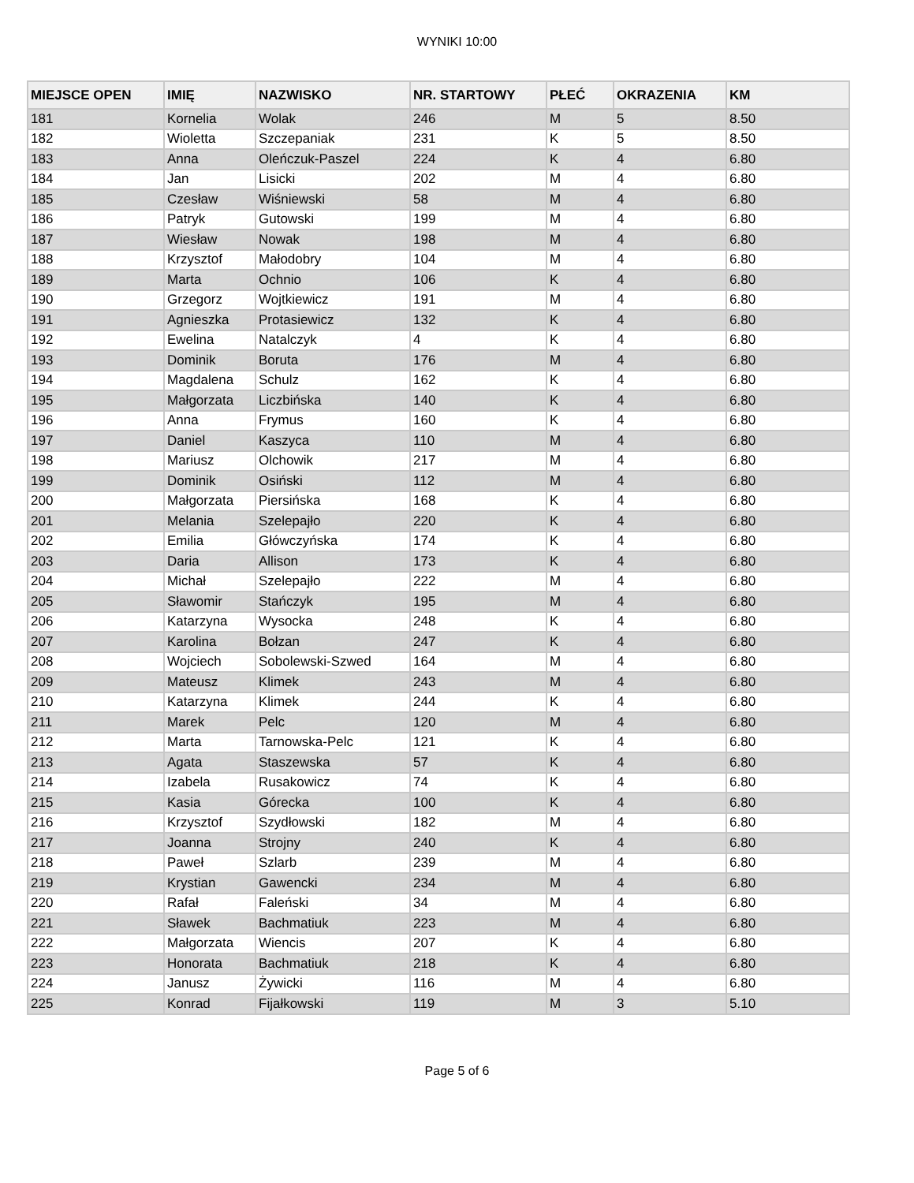WYNIKI 10:00
| MIEJSCE OPEN | IMIĘ | NAZWISKO | NR. STARTOWY | PŁEĆ | OKRAZENIA | KM |
| --- | --- | --- | --- | --- | --- | --- |
| 181 | Kornelia | Wolak | 246 | M | 5 | 8.50 |
| 182 | Wioletta | Szczepaniak | 231 | K | 5 | 8.50 |
| 183 | Anna | Oleńczuk-Paszel | 224 | K | 4 | 6.80 |
| 184 | Jan | Lisicki | 202 | M | 4 | 6.80 |
| 185 | Czesław | Wiśniewski | 58 | M | 4 | 6.80 |
| 186 | Patryk | Gutowski | 199 | M | 4 | 6.80 |
| 187 | Wiesław | Nowak | 198 | M | 4 | 6.80 |
| 188 | Krzysztof | Małodobry | 104 | M | 4 | 6.80 |
| 189 | Marta | Ochnio | 106 | K | 4 | 6.80 |
| 190 | Grzegorz | Wojtkiewicz | 191 | M | 4 | 6.80 |
| 191 | Agnieszka | Protasiewicz | 132 | K | 4 | 6.80 |
| 192 | Ewelina | Natalczyk | 4 | K | 4 | 6.80 |
| 193 | Dominik | Boruta | 176 | M | 4 | 6.80 |
| 194 | Magdalena | Schulz | 162 | K | 4 | 6.80 |
| 195 | Małgorzata | Liczbińska | 140 | K | 4 | 6.80 |
| 196 | Anna | Frymus | 160 | K | 4 | 6.80 |
| 197 | Daniel | Kaszyca | 110 | M | 4 | 6.80 |
| 198 | Mariusz | Olchowik | 217 | M | 4 | 6.80 |
| 199 | Dominik | Osiński | 112 | M | 4 | 6.80 |
| 200 | Małgorzata | Piersińska | 168 | K | 4 | 6.80 |
| 201 | Melania | Szelepajło | 220 | K | 4 | 6.80 |
| 202 | Emilia | Główczyńska | 174 | K | 4 | 6.80 |
| 203 | Daria | Allison | 173 | K | 4 | 6.80 |
| 204 | Michał | Szelepajło | 222 | M | 4 | 6.80 |
| 205 | Sławomir | Stańczyk | 195 | M | 4 | 6.80 |
| 206 | Katarzyna | Wysocka | 248 | K | 4 | 6.80 |
| 207 | Karolina | Bołzan | 247 | K | 4 | 6.80 |
| 208 | Wojciech | Sobolewski-Szwed | 164 | M | 4 | 6.80 |
| 209 | Mateusz | Klimek | 243 | M | 4 | 6.80 |
| 210 | Katarzyna | Klimek | 244 | K | 4 | 6.80 |
| 211 | Marek | Pelc | 120 | M | 4 | 6.80 |
| 212 | Marta | Tarnowska-Pelc | 121 | K | 4 | 6.80 |
| 213 | Agata | Staszewska | 57 | K | 4 | 6.80 |
| 214 | Izabela | Rusakowicz | 74 | K | 4 | 6.80 |
| 215 | Kasia | Górecka | 100 | K | 4 | 6.80 |
| 216 | Krzysztof | Szydłowski | 182 | M | 4 | 6.80 |
| 217 | Joanna | Strojny | 240 | K | 4 | 6.80 |
| 218 | Paweł | Szlarb | 239 | M | 4 | 6.80 |
| 219 | Krystian | Gawencki | 234 | M | 4 | 6.80 |
| 220 | Rafał | Faleński | 34 | M | 4 | 6.80 |
| 221 | Sławek | Bachmatiuk | 223 | M | 4 | 6.80 |
| 222 | Małgorzata | Wiencis | 207 | K | 4 | 6.80 |
| 223 | Honorata | Bachmatiuk | 218 | K | 4 | 6.80 |
| 224 | Janusz | Żywicki | 116 | M | 4 | 6.80 |
| 225 | Konrad | Fijałkowski | 119 | M | 3 | 5.10 |
Page 5 of 6